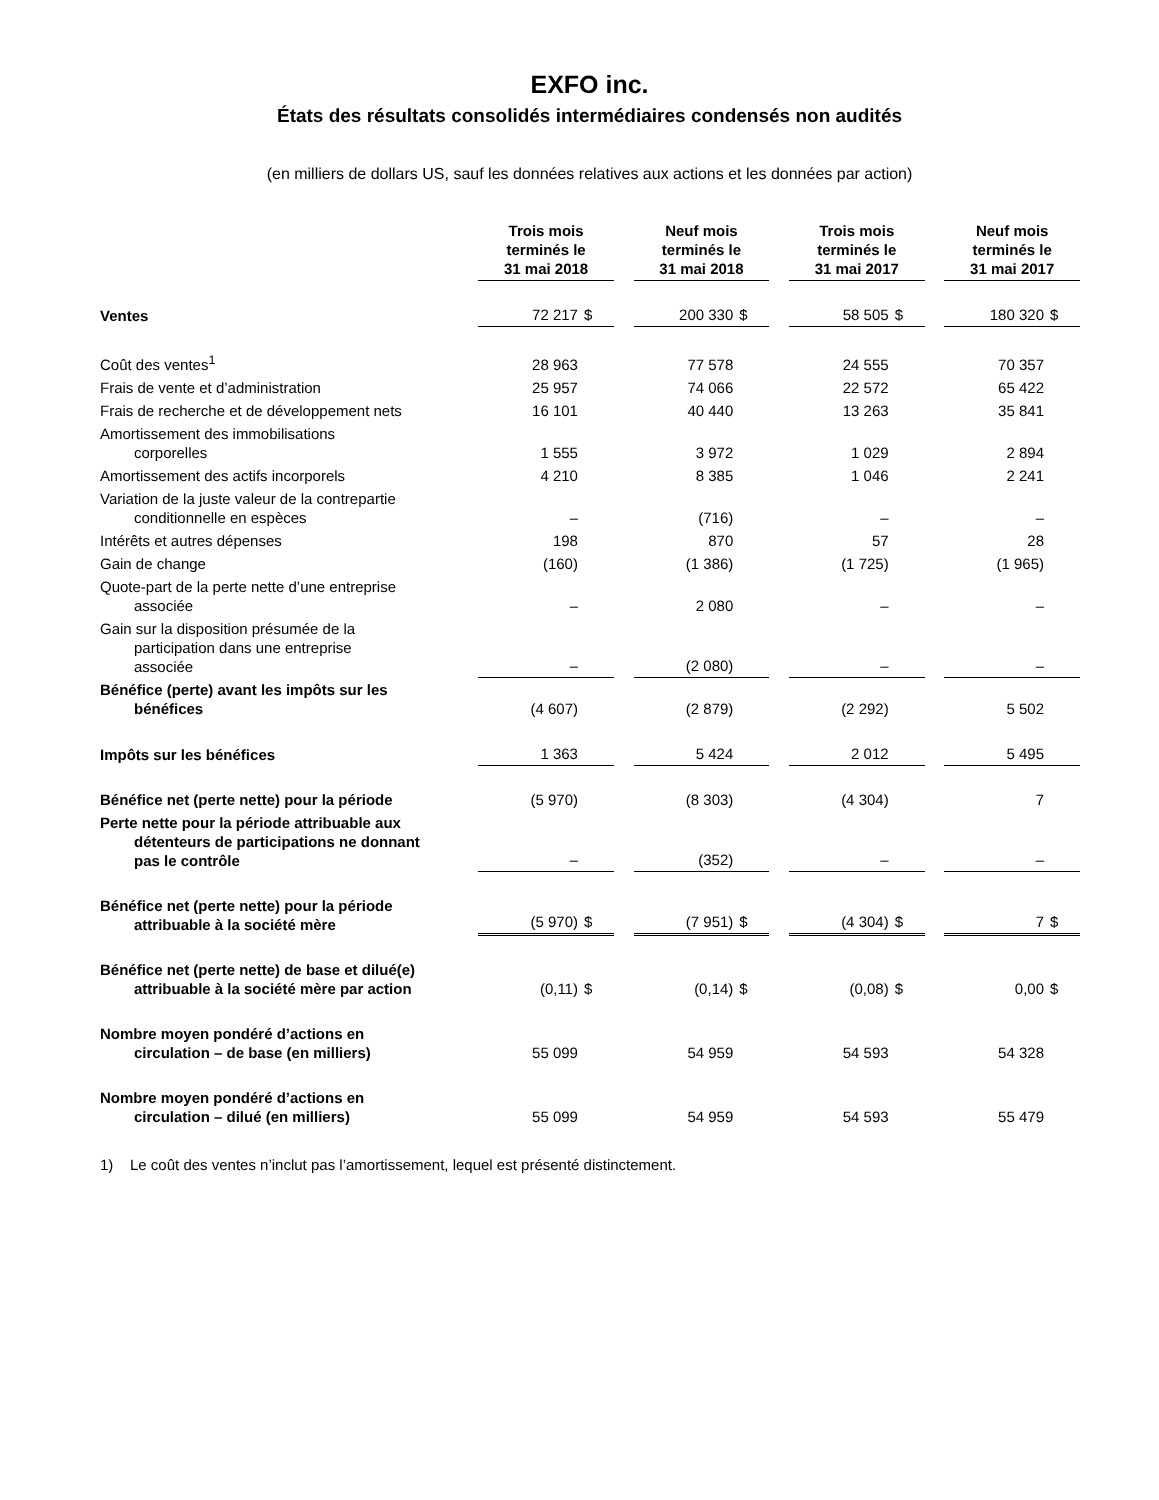EXFO inc.
États des résultats consolidés intermédiaires condensés non audités
(en milliers de dollars US, sauf les données relatives aux actions et les données par action)
| | Trois mois terminés le 31 mai 2018 | | | Neuf mois terminés le 31 mai 2018 | | | Trois mois terminés le 31 mai 2017 | | | Neuf mois terminés le 31 mai 2017 | |
| Ventes | 72 217 | $ | | 200 330 | $ | | 58 505 | $ | | 180 320 | $ |
| Coût des ventes<sup>1</sup> | 28 963 | | | 77 578 | | | 24 555 | | | 70 357 | |
| Frais de vente et d’administration | 25 957 | | | 74 066 | | | 22 572 | | | 65 422 | |
| Frais de recherche et de développement nets | 16 101 | | | 40 440 | | | 13 263 | | | 35 841 | |
| Amortissement des immobilisations corporelles | 1 555 | | | 3 972 | | | 1 029 | | | 2 894 | |
| Amortissement des actifs incorporels | 4 210 | | | 8 385 | | | 1 046 | | | 2 241 | |
| Variation de la juste valeur de la contrepartie conditionnelle en espèces | – | | | (716) | | | – | | | – | |
| Intérêts et autres dépenses | 198 | | | 870 | | | 57 | | | 28 | |
| Gain de change | (160) | | | (1 386) | | | (1 725) | | | (1 965) | |
| Quote-part de la perte nette d’une entreprise associée | – | | | 2 080 | | | – | | | – | |
| Gain sur la disposition présumée de la participation dans une entreprise associée | – | | | (2 080) | | | – | | | – | |
| Bénéfice (perte) avant les impôts sur les bénéfices | (4 607) | | | (2 879) | | | (2 292) | | | 5 502 | |
| Impôts sur les bénéfices | 1 363 | | | 5 424 | | | 2 012 | | | 5 495 | |
| Bénéfice net (perte nette) pour la période | (5 970) | | | (8 303) | | | (4 304) | | | 7 | |
| Perte nette pour la période attribuable aux détenteurs de participations ne donnant pas le contrôle | – | | | (352) | | | – | | | – | |
| Bénéfice net (perte nette) pour la période attribuable à la société mère | (5 970) | $ | | (7 951) | $ | | (4 304) | $ | | 7 | $ |
| Bénéfice net (perte nette) de base et dilué(e) attribuable à la société mère par action | (0,11) | $ | | (0,14) | $ | | (0,08) | $ | | 0,00 | $ |
| Nombre moyen pondéré d’actions en circulation – de base (en milliers) | 55 099 | | | 54 959 | | | 54 593 | | | 54 328 | |
| Nombre moyen pondéré d’actions en circulation – dilué (en milliers) | 55 099 | | | 54 959 | | | 54 593 | | | 55 479 | |
1) Le coût des ventes n’inclut pas l’amortissement, lequel est présenté distinctement.